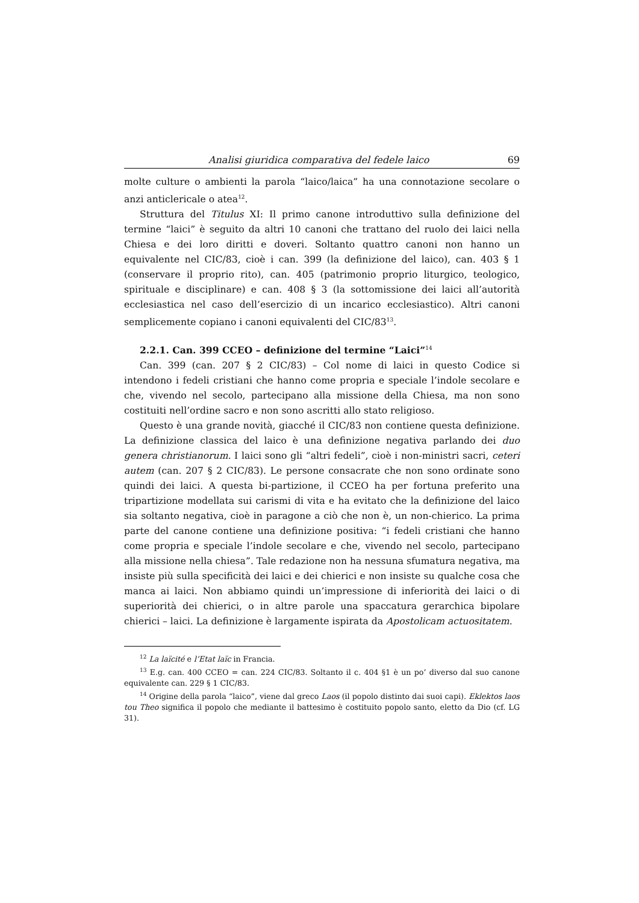Analisi giuridica comparativa del fedele laico 69
molte culture o ambienti la parola “laico/laica” ha una connotazione secolare o anzi anticlericale o atea<sup>12</sup>.
Struttura del Titulus XI: Il primo canone introduttivo sulla definizione del termine “laici” è seguito da altri 10 canoni che trattano del ruolo dei laici nella Chiesa e dei loro diritti e doveri. Soltanto quattro canoni non hanno un equivalente nel CIC/83, cioè i can. 399 (la definizione del laico), can. 403 § 1 (conservare il proprio rito), can. 405 (patrimonio proprio liturgico, teologico, spirituale e disciplinare) e can. 408 § 3 (la sottomissione dei laici all’autorità ecclesiastica nel caso dell’esercizio di un incarico ecclesiastico). Altri canoni semplicemente copiano i canoni equivalenti del CIC/83<sup>13</sup>.
2.2.1. Can. 399 CCEO – definizione del termine “Laici”<sup>14</sup>
Can. 399 (can. 207 § 2 CIC/83) – Col nome di laici in questo Codice si intendono i fedeli cristiani che hanno come propria e speciale l’indole secolare e che, vivendo nel secolo, partecipano alla missione della Chiesa, ma non sono costituiti nell’ordine sacro e non sono ascritti allo stato religioso.
Questo è una grande novità, giacché il CIC/83 non contiene questa definizione. La definizione classica del laico è una definizione negativa parlando dei duo genera christianorum. I laici sono gli “altri fedeli”, cioè i non-ministri sacri, ceteri autem (can. 207 § 2 CIC/83). Le persone consacrate che non sono ordinate sono quindi dei laici. A questa bi-partizione, il CCEO ha per fortuna preferito una tripartizione modellata sui carismi di vita e ha evitato che la definizione del laico sia soltanto negativa, cioè in paragone a ciò che non è, un non-chierico. La prima parte del canone contiene una definizione positiva: “i fedeli cristiani che hanno come propria e speciale l’indole secolare e che, vivendo nel secolo, partecipano alla missione nella chiesa”. Tale redazione non ha nessuna sfumatura negativa, ma insiste più sulla specificità dei laici e dei chierici e non insiste su qualche cosa che manca ai laici. Non abbiamo quindi un’impressione di inferiorità dei laici o di superiorità dei chierici, o in altre parole una spaccatura gerarchica bipolare chierici – laici. La definizione è largamente ispirata da Apostolicam actuositatem.
<sup>12</sup> La laïcité e l’Etat laïc in Francia.
<sup>13</sup> E.g. can. 400 CCEO = can. 224 CIC/83. Soltanto il c. 404 §1 è un po’ diverso dal suo canone equivalente can. 229 § 1 CIC/83.
<sup>14</sup> Origine della parola “laico”, viene dal greco Laos (il popolo distinto dai suoi capi). Eklektos laos tou Theo significa il popolo che mediante il battesimo è costituito popolo santo, eletto da Dio (cf. LG 31).